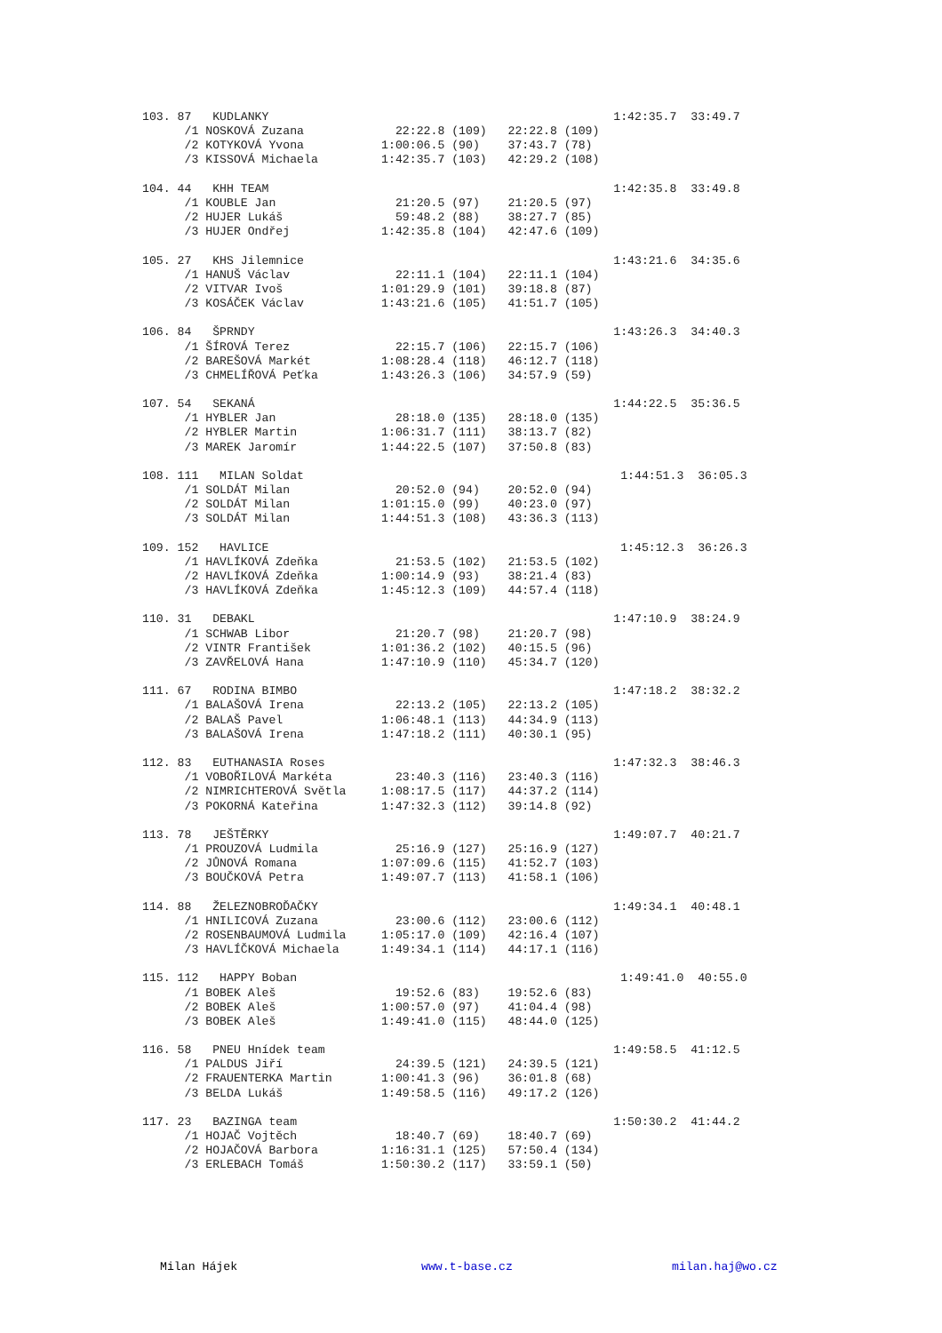103. 87   KUDLANKY                                                 1:42:35.7  33:49.7
      /1 NOSKOVÁ Zuzana             22:22.8 (109)   22:22.8 (109)
      /2 KOTYKOVÁ Yvona           1:00:06.5 (90)    37:43.7 (78)
      /3 KISSOVÁ Michaela         1:42:35.7 (103)   42:29.2 (108)

104. 44   KHH TEAM                                                 1:42:35.8  33:49.8
      /1 KOUBLE Jan                 21:20.5 (97)    21:20.5 (97)
      /2 HUJER Lukáš                59:48.2 (88)    38:27.7 (85)
      /3 HUJER Ondřej             1:42:35.8 (104)   42:47.6 (109)

105. 27   KHS Jilemnice                                            1:43:21.6  34:35.6
      /1 HANUŠ Václav               22:11.1 (104)   22:11.1 (104)
      /2 VITVAR Ivoš              1:01:29.9 (101)   39:18.8 (87)
      /3 KOSÁČEK Václav           1:43:21.6 (105)   41:51.7 (105)

106. 84   ŠPRNDY                                                   1:43:26.3  34:40.3
      /1 ŠÍROVÁ Terez               22:15.7 (106)   22:15.7 (106)
      /2 BAREŠOVÁ Markét          1:08:28.4 (118)   46:12.7 (118)
      /3 CHMELÍŘOVÁ Peťka         1:43:26.3 (106)   34:57.9 (59)

107. 54   SEKANÁ                                                   1:44:22.5  35:36.5
      /1 HYBLER Jan                 28:18.0 (135)   28:18.0 (135)
      /2 HYBLER Martin            1:06:31.7 (111)   38:13.7 (82)
      /3 MAREK Jaromír            1:44:22.5 (107)   37:50.8 (83)

108. 111   MILAN Soldat                                             1:44:51.3  36:05.3
      /1 SOLDÁT Milan               20:52.0 (94)    20:52.0 (94)
      /2 SOLDÁT Milan             1:01:15.0 (99)    40:23.0 (97)
      /3 SOLDÁT Milan             1:44:51.3 (108)   43:36.3 (113)

109. 152   HAVLICE                                                  1:45:12.3  36:26.3
      /1 HAVLÍKOVÁ Zdeňka           21:53.5 (102)   21:53.5 (102)
      /2 HAVLÍKOVÁ Zdeňka         1:00:14.9 (93)    38:21.4 (83)
      /3 HAVLÍKOVÁ Zdeňka         1:45:12.3 (109)   44:57.4 (118)

110. 31   DEBAKL                                                   1:47:10.9  38:24.9
      /1 SCHWAB Libor               21:20.7 (98)    21:20.7 (98)
      /2 VINTR František          1:01:36.2 (102)   40:15.5 (96)
      /3 ZAVŘELOVÁ Hana           1:47:10.9 (110)   45:34.7 (120)

111. 67   RODINA BIMBO                                             1:47:18.2  38:32.2
      /1 BALAŠOVÁ Irena             22:13.2 (105)   22:13.2 (105)
      /2 BALAŠ Pavel              1:06:48.1 (113)   44:34.9 (113)
      /3 BALAŠOVÁ Irena           1:47:18.2 (111)   40:30.1 (95)

112. 83   EUTHANASIA Roses                                         1:47:32.3  38:46.3
      /1 VOBOŘILOVÁ Markéta         23:40.3 (116)   23:40.3 (116)
      /2 NIMRICHTEROVÁ Světla     1:08:17.5 (117)   44:37.2 (114)
      /3 POKORNÁ Kateřina         1:47:32.3 (112)   39:14.8 (92)

113. 78   JEŠTĚRKY                                                 1:49:07.7  40:21.7
      /1 PROUZOVÁ Ludmila           25:16.9 (127)   25:16.9 (127)
      /2 JŮNOVÁ Romana            1:07:09.6 (115)   41:52.7 (103)
      /3 BOUČKOVÁ Petra           1:49:07.7 (113)   41:58.1 (106)

114. 88   ŽELEZNOBROĎAČKY                                          1:49:34.1  40:48.1
      /1 HNILICOVÁ Zuzana           23:00.6 (112)   23:00.6 (112)
      /2 ROSENBAUMOVÁ Ludmila     1:05:17.0 (109)   42:16.4 (107)
      /3 HAVLÍČKOVÁ Michaela      1:49:34.1 (114)   44:17.1 (116)

115. 112   HAPPY Boban                                              1:49:41.0  40:55.0
      /1 BOBEK Aleš                 19:52.6 (83)    19:52.6 (83)
      /2 BOBEK Aleš               1:00:57.0 (97)    41:04.4 (98)
      /3 BOBEK Aleš               1:49:41.0 (115)   48:44.0 (125)

116. 58   PNEU Hnídek team                                         1:49:58.5  41:12.5
      /1 PALDUS Jiří                24:39.5 (121)   24:39.5 (121)
      /2 FRAUENTERKA Martin       1:00:41.3 (96)    36:01.8 (68)
      /3 BELDA Lukáš              1:49:58.5 (116)   49:17.2 (126)

117. 23   BAZINGA team                                             1:50:30.2  41:44.2
      /1 HOJAČ Vojtěch              18:40.7 (69)    18:40.7 (69)
      /2 HOJAČOVÁ Barbora         1:16:31.1 (125)   57:50.4 (134)
      /3 ERLEBACH Tomáš           1:50:30.2 (117)   33:59.1 (50)
Milan Hájek www.t-base.cz milan.haj@wo.cz